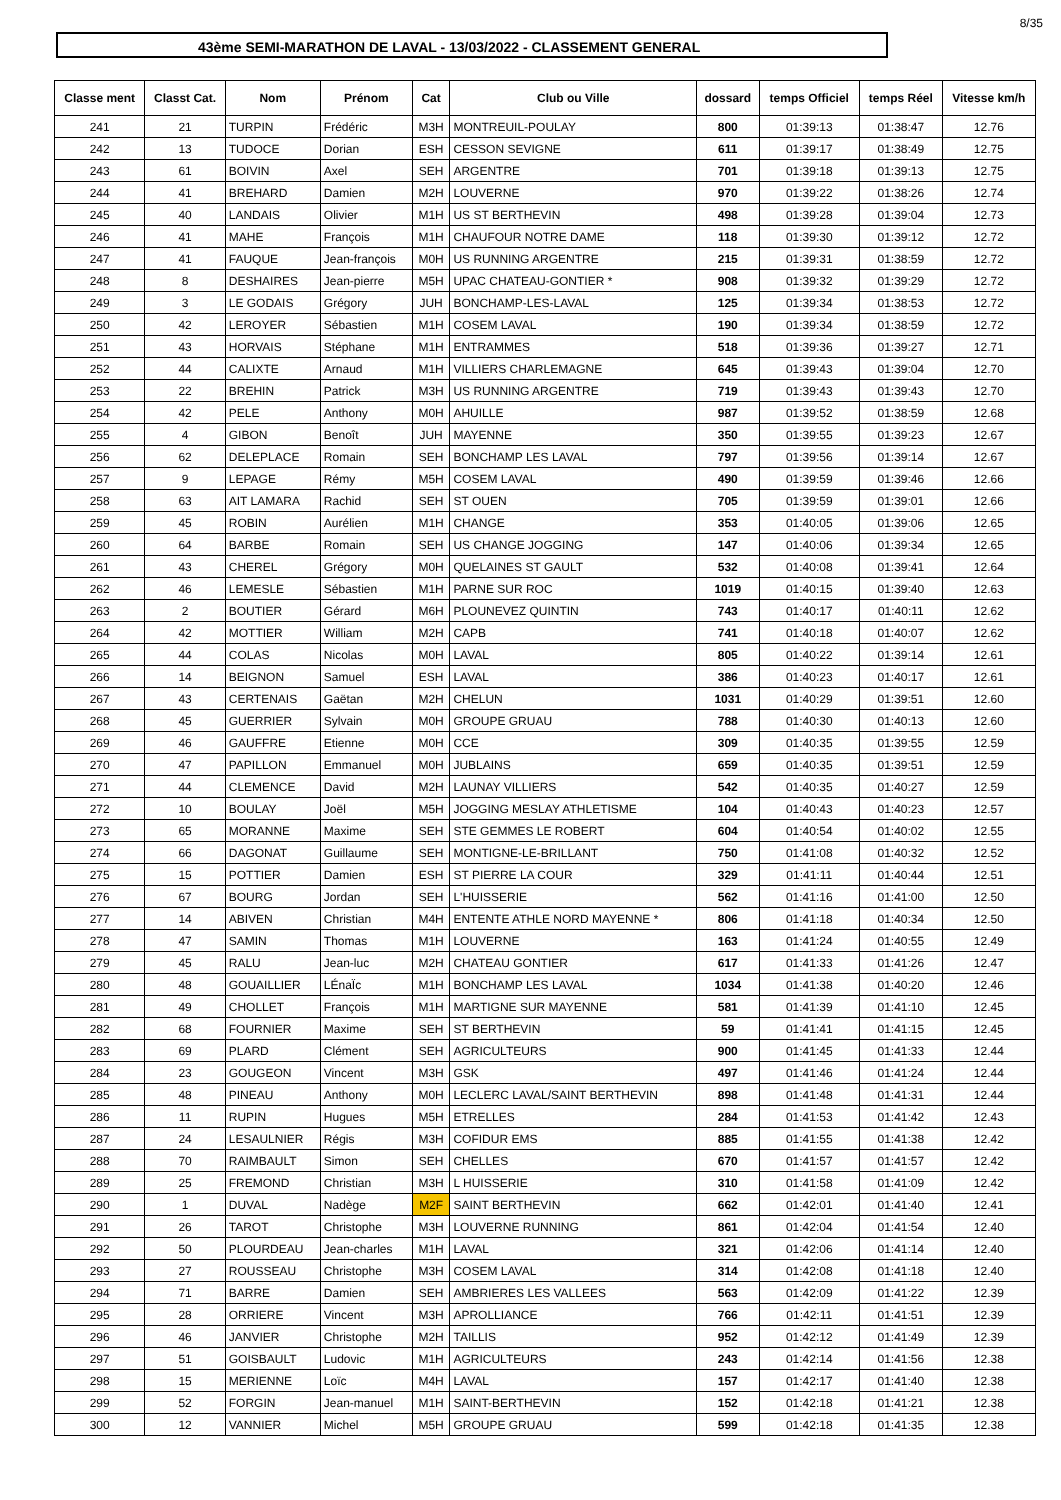8/35
43ème SEMI-MARATHON DE LAVAL - 13/03/2022 - CLASSEMENT GENERAL
| Classe ment | Classt Cat. | Nom | Prénom | Cat | Club ou Ville | dossard | temps Officiel | temps Réel | Vitesse km/h |
| --- | --- | --- | --- | --- | --- | --- | --- | --- | --- |
| 241 | 21 | TURPIN | Frédéric | M3H | MONTREUIL-POULAY | 800 | 01:39:13 | 01:38:47 | 12.76 |
| 242 | 13 | TUDOCE | Dorian | ESH | CESSON SEVIGNE | 611 | 01:39:17 | 01:38:49 | 12.75 |
| 243 | 61 | BOIVIN | Axel | SEH | ARGENTRE | 701 | 01:39:18 | 01:39:13 | 12.75 |
| 244 | 41 | BREHARD | Damien | M2H | LOUVERNE | 970 | 01:39:22 | 01:38:26 | 12.74 |
| 245 | 40 | LANDAIS | Olivier | M1H | US ST BERTHEVIN | 498 | 01:39:28 | 01:39:04 | 12.73 |
| 246 | 41 | MAHE | François | M1H | CHAUFOUR NOTRE DAME | 118 | 01:39:30 | 01:39:12 | 12.72 |
| 247 | 41 | FAUQUE | Jean-françois | M0H | US RUNNING ARGENTRE | 215 | 01:39:31 | 01:38:59 | 12.72 |
| 248 | 8 | DESHAIRES | Jean-pierre | M5H | UPAC CHATEAU-GONTIER * | 908 | 01:39:32 | 01:39:29 | 12.72 |
| 249 | 3 | LE GODAIS | Grégory | JUH | BONCHAMP-LES-LAVAL | 125 | 01:39:34 | 01:38:53 | 12.72 |
| 250 | 42 | LEROYER | Sébastien | M1H | COSEM LAVAL | 190 | 01:39:34 | 01:38:59 | 12.72 |
| 251 | 43 | HORVAIS | Stéphane | M1H | ENTRAMMES | 518 | 01:39:36 | 01:39:27 | 12.71 |
| 252 | 44 | CALIXTE | Arnaud | M1H | VILLIERS CHARLEMAGNE | 645 | 01:39:43 | 01:39:04 | 12.70 |
| 253 | 22 | BREHIN | Patrick | M3H | US RUNNING ARGENTRE | 719 | 01:39:43 | 01:39:43 | 12.70 |
| 254 | 42 | PELE | Anthony | M0H | AHUILLE | 987 | 01:39:52 | 01:38:59 | 12.68 |
| 255 | 4 | GIBON | Benoît | JUH | MAYENNE | 350 | 01:39:55 | 01:39:23 | 12.67 |
| 256 | 62 | DELEPLACE | Romain | SEH | BONCHAMP LES LAVAL | 797 | 01:39:56 | 01:39:14 | 12.67 |
| 257 | 9 | LEPAGE | Rémy | M5H | COSEM LAVAL | 490 | 01:39:59 | 01:39:46 | 12.66 |
| 258 | 63 | AIT LAMARA | Rachid | SEH | ST OUEN | 705 | 01:39:59 | 01:39:01 | 12.66 |
| 259 | 45 | ROBIN | Aurélien | M1H | CHANGE | 353 | 01:40:05 | 01:39:06 | 12.65 |
| 260 | 64 | BARBE | Romain | SEH | US CHANGE JOGGING | 147 | 01:40:06 | 01:39:34 | 12.65 |
| 261 | 43 | CHEREL | Grégory | M0H | QUELAINES ST GAULT | 532 | 01:40:08 | 01:39:41 | 12.64 |
| 262 | 46 | LEMESLE | Sébastien | M1H | PARNE SUR ROC | 1019 | 01:40:15 | 01:39:40 | 12.63 |
| 263 | 2 | BOUTIER | Gérard | M6H | PLOUNEVEZ QUINTIN | 743 | 01:40:17 | 01:40:11 | 12.62 |
| 264 | 42 | MOTTIER | William | M2H | CAPB | 741 | 01:40:18 | 01:40:07 | 12.62 |
| 265 | 44 | COLAS | Nicolas | M0H | LAVAL | 805 | 01:40:22 | 01:39:14 | 12.61 |
| 266 | 14 | BEIGNON | Samuel | ESH | LAVAL | 386 | 01:40:23 | 01:40:17 | 12.61 |
| 267 | 43 | CERTENAIS | Gaëtan | M2H | CHELUN | 1031 | 01:40:29 | 01:39:51 | 12.60 |
| 268 | 45 | GUERRIER | Sylvain | M0H | GROUPE GRUAU | 788 | 01:40:30 | 01:40:13 | 12.60 |
| 269 | 46 | GAUFFRE | Etienne | M0H | CCE | 309 | 01:40:35 | 01:39:55 | 12.59 |
| 270 | 47 | PAPILLON | Emmanuel | M0H | JUBLAINS | 659 | 01:40:35 | 01:39:51 | 12.59 |
| 271 | 44 | CLEMENCE | David | M2H | LAUNAY VILLIERS | 542 | 01:40:35 | 01:40:27 | 12.59 |
| 272 | 10 | BOULAY | Joël | M5H | JOGGING MESLAY ATHLETISME | 104 | 01:40:43 | 01:40:23 | 12.57 |
| 273 | 65 | MORANNE | Maxime | SEH | STE GEMMES LE ROBERT | 604 | 01:40:54 | 01:40:02 | 12.55 |
| 274 | 66 | DAGONAT | Guillaume | SEH | MONTIGNE-LE-BRILLANT | 750 | 01:41:08 | 01:40:32 | 12.52 |
| 275 | 15 | POTTIER | Damien | ESH | ST PIERRE LA COUR | 329 | 01:41:11 | 01:40:44 | 12.51 |
| 276 | 67 | BOURG | Jordan | SEH | L'HUISSERIE | 562 | 01:41:16 | 01:41:00 | 12.50 |
| 277 | 14 | ABIVEN | Christian | M4H | ENTENTE ATHLE NORD MAYENNE * | 806 | 01:41:18 | 01:40:34 | 12.50 |
| 278 | 47 | SAMIN | Thomas | M1H | LOUVERNE | 163 | 01:41:24 | 01:40:55 | 12.49 |
| 279 | 45 | RALU | Jean-luc | M2H | CHATEAU GONTIER | 617 | 01:41:33 | 01:41:26 | 12.47 |
| 280 | 48 | GOUAILLIER | LÉnaÏc | M1H | BONCHAMP LES LAVAL | 1034 | 01:41:38 | 01:40:20 | 12.46 |
| 281 | 49 | CHOLLET | François | M1H | MARTIGNE SUR MAYENNE | 581 | 01:41:39 | 01:41:10 | 12.45 |
| 282 | 68 | FOURNIER | Maxime | SEH | ST BERTHEVIN | 59 | 01:41:41 | 01:41:15 | 12.45 |
| 283 | 69 | PLARD | Clément | SEH | AGRICULTEURS | 900 | 01:41:45 | 01:41:33 | 12.44 |
| 284 | 23 | GOUGEON | Vincent | M3H | GSK | 497 | 01:41:46 | 01:41:24 | 12.44 |
| 285 | 48 | PINEAU | Anthony | M0H | LECLERC LAVAL/SAINT BERTHEVIN | 898 | 01:41:48 | 01:41:31 | 12.44 |
| 286 | 11 | RUPIN | Hugues | M5H | ETRELLES | 284 | 01:41:53 | 01:41:42 | 12.43 |
| 287 | 24 | LESAULNIER | Régis | M3H | COFIDUR EMS | 885 | 01:41:55 | 01:41:38 | 12.42 |
| 288 | 70 | RAIMBAULT | Simon | SEH | CHELLES | 670 | 01:41:57 | 01:41:57 | 12.42 |
| 289 | 25 | FREMOND | Christian | M3H | L HUISSERIE | 310 | 01:41:58 | 01:41:09 | 12.42 |
| 290 | 1 | DUVAL | Nadège | M2F | SAINT BERTHEVIN | 662 | 01:42:01 | 01:41:40 | 12.41 |
| 291 | 26 | TAROT | Christophe | M3H | LOUVERNE RUNNING | 861 | 01:42:04 | 01:41:54 | 12.40 |
| 292 | 50 | PLOURDEAU | Jean-charles | M1H | LAVAL | 321 | 01:42:06 | 01:41:14 | 12.40 |
| 293 | 27 | ROUSSEAU | Christophe | M3H | COSEM LAVAL | 314 | 01:42:08 | 01:41:18 | 12.40 |
| 294 | 71 | BARRE | Damien | SEH | AMBRIERES LES VALLEES | 563 | 01:42:09 | 01:41:22 | 12.39 |
| 295 | 28 | ORRIERE | Vincent | M3H | APROLLIANCE | 766 | 01:42:11 | 01:41:51 | 12.39 |
| 296 | 46 | JANVIER | Christophe | M2H | TAILLIS | 952 | 01:42:12 | 01:41:49 | 12.39 |
| 297 | 51 | GOISBAULT | Ludovic | M1H | AGRICULTEURS | 243 | 01:42:14 | 01:41:56 | 12.38 |
| 298 | 15 | MERIENNE | Loïc | M4H | LAVAL | 157 | 01:42:17 | 01:41:40 | 12.38 |
| 299 | 52 | FORGIN | Jean-manuel | M1H | SAINT-BERTHEVIN | 152 | 01:42:18 | 01:41:21 | 12.38 |
| 300 | 12 | VANNIER | Michel | M5H | GROUPE GRUAU | 599 | 01:42:18 | 01:41:35 | 12.38 |